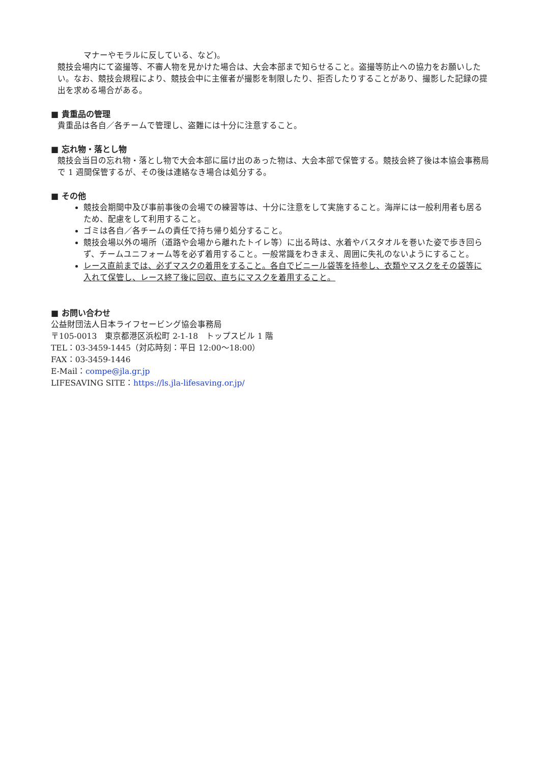マナーやモラルに反している、など)。
競技会場内にて盗撮等、不審人物を見かけた場合は、大会本部まで知らせること。盗撮等防止への協力をお願いしたい。なお、競技会規程により、競技会中に主催者が撮影を制限したり、拒否したりすることがあり、撮影した記録の提出を求める場合がある。
■ 貴重品の管理
貴重品は各自／各チームで管理し、盗難には十分に注意すること。
■ 忘れ物・落とし物
競技会当日の忘れ物・落とし物で大会本部に届け出のあった物は、大会本部で保管する。競技会終了後は本協会事務局で 1 週間保管するが、その後は連絡なき場合は処分する。
■ その他
競技会期間中及び事前事後の会場での練習等は、十分に注意をして実施すること。海岸には一般利用者も居るため、配慮をして利用すること。
ゴミは各自／各チームの責任で持ち帰り処分すること。
競技会場以外の場所（道路や会場から離れたトイレ等）に出る時は、水着やバスタオルを巻いた姿で歩き回らず、チームユニフォーム等を必ず着用すること。一般常識をわきまえ、周囲に失礼のないようにすること。
レース直前までは、必ずマスクの着用をすること。各自でビニール袋等を持参し、衣類やマスクをその袋等に入れて保管し、レース終了後に回収、直ちにマスクを着用すること。
■ お問い合わせ
公益財団法人日本ライフセービング協会事務局
〒105-0013　東京都港区浜松町 2-1-18　トップスビル 1 階
TEL：03-3459-1445（対応時刻：平日 12:00～18:00）
FAX：03-3459-1446
E-Mail：compe@jla.gr.jp
LIFESAVING SITE：https://ls.jla-lifesaving.or.jp/